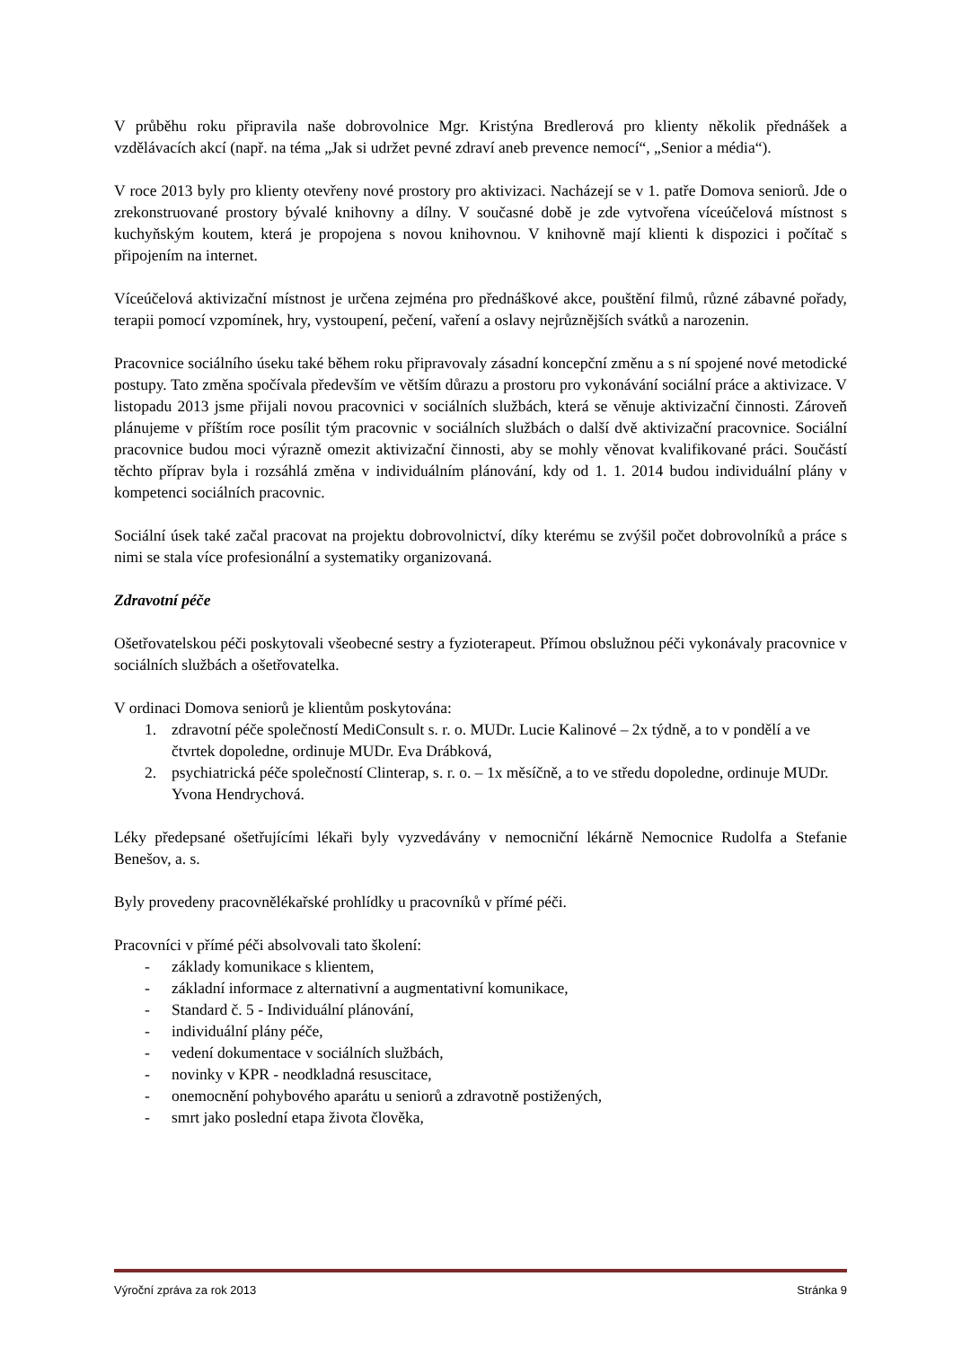V průběhu roku připravila naše dobrovolnice Mgr. Kristýna Bredlerová pro klienty několik přednášek a vzdělávacích akcí (např. na téma „Jak si udržet pevné zdraví aneb prevence nemocí“, „Senior a média“).
V roce 2013 byly pro klienty otevřeny nové prostory pro aktivizaci. Nacházejí se v 1. patře Domova seniorů. Jde o zrekonstruované prostory bývalé knihovny a dílny. V současné době je zde vytvořena víceúčelová místnost s kuchyňským koutem, která je propojena s novou knihovnou. V knihovně mají klienti k dispozici i počítač s připojením na internet.
Víceúčelová aktivizační místnost je určena zejména pro přednáškové akce, pouštění filmů, různé zábavné pořady, terapii pomocí vzpomínek, hry, vystoupení, pečení, vaření a oslavy nejrůznějších svátků a narozenin.
Pracovnice sociálního úseku také během roku připravovaly zásadní koncepční změnu a s ní spojené nové metodické postupy. Tato změna spočívala především ve větším důrazu a prostoru pro vykonávání sociální práce a aktivizace. V listopadu 2013 jsme přijali novou pracovnici v sociálních službách, která se věnuje aktivizační činnosti. Zároveň plánujeme v příštím roce posílit tým pracovnic v sociálních službách o další dvě aktivizační pracovnice. Sociální pracovnice budou moci výrazně omezit aktivizační činnosti, aby se mohly věnovat kvalifikované práci. Součástí těchto příprav byla i rozsáhlá změna v individuálním plánování, kdy od 1. 1. 2014 budou individuální plány v kompetenci sociálních pracovnic.
Sociální úsek také začal pracovat na projektu dobrovolnictví, díky kterému se zvýšil počet dobrovolníků a práce s nimi se stala více profesionální a systematiky organizovaná.
Zdravotní péče
Ošetřovatelskou péči poskytovali všeobecné sestry a fyzioterapeut. Přímou obslužnou péči vykonávaly pracovnice v sociálních službách a ošetřovatelka.
V ordinaci Domova seniorů je klientům poskytována:
1. zdravotní péče společností MediConsult s. r. o. MUDr. Lucie Kalinové – 2x týdně, a to v pondělí a ve čtvrtek dopoledne, ordinuje MUDr. Eva Drábková,
2. psychiatrická péče společností Clinterap, s. r. o. – 1x měsíčně, a to ve středu dopoledne, ordinuje MUDr. Yvona Hendrychová.
Léky předepsané ošetřujícími lékaři byly vyzvedávány v nemocniční lékárně Nemocnice Rudolfa a Stefanie Benešov, a. s.
Byly provedeny pracovnělékařské prohlídky u pracovníků v přímé péči.
Pracovníci v přímé péči absolvovali tato školení:
- základy komunikace s klientem,
- základní informace z alternativní a augmentativní komunikace,
- Standard č. 5 - Individuální plánování,
- individuální plány péče,
- vedení dokumentace v sociálních službách,
- novinky v KPR - neodkladná resuscitace,
- onemocnění pohybového aparátu u seniorů a zdravotně postižených,
- smrt jako poslední etapa života člověka,
Výroční zpráva za rok 2013 Stránka 9